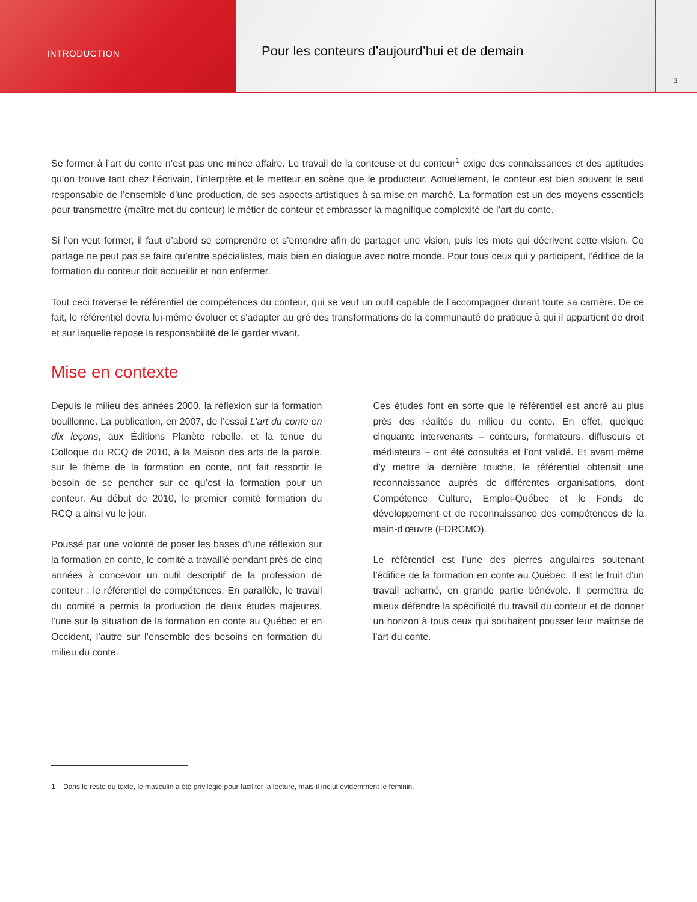INTRODUCTION
Pour les conteurs d’aujourd’hui et de demain
3
Se former à l’art du conte n’est pas une mince affaire. Le travail de la conteuse et du conteur<sup>1</sup> exige des connaissances et des aptitudes qu’on trouve tant chez l’écrivain, l’interprète et le metteur en scène que le producteur. Actuellement, le conteur est bien souvent le seul responsable de l’ensemble d’une production, de ses aspects artistiques à sa mise en marché. La formation est un des moyens essentiels pour transmettre (maître mot du conteur) le métier de conteur et embrasser la magnifique complexité de l’art du conte.
Si l’on veut former, il faut d’abord se comprendre et s’entendre afin de partager une vision, puis les mots qui décrivent cette vision. Ce partage ne peut pas se faire qu’entre spécialistes, mais bien en dialogue avec notre monde. Pour tous ceux qui y participent, l’édifice de la formation du conteur doit accueillir et non enfermer.
Tout ceci traverse le référentiel de compétences du conteur, qui se veut un outil capable de l’accompagner durant toute sa carrière. De ce fait, le référentiel devra lui-même évoluer et s’adapter au gré des transformations de la communauté de pratique à qui il appartient de droit et sur laquelle repose la responsabilité de le garder vivant.
Mise en contexte
Depuis le milieu des années 2000, la réflexion sur la formation bouillonne. La publication, en 2007, de l’essai L’art du conte en dix leçons, aux Éditions Planète rebelle, et la tenue du Colloque du RCQ de 2010, à la Maison des arts de la parole, sur le thème de la formation en conte, ont fait ressortir le besoin de se pencher sur ce qu’est la formation pour un conteur. Au début de 2010, le premier comité formation du RCQ a ainsi vu le jour.
Poussé par une volonté de poser les bases d’une réflexion sur la formation en conte, le comité a travaillé pendant près de cinq années à concevoir un outil descriptif de la profession de conteur : le référentiel de compétences. En parallèle, le travail du comité a permis la production de deux études majeures, l’une sur la situation de la formation en conte au Québec et en Occident, l’autre sur l’ensemble des besoins en formation du milieu du conte.
Ces études font en sorte que le référentiel est ancré au plus près des réalités du milieu du conte. En effet, quelque cinquante intervenants – conteurs, formateurs, diffuseurs et médiateurs – ont été consultés et l’ont validé. Et avant même d’y mettre la dernière touche, le référentiel obtenait une reconnaissance auprès de différentes organisations, dont Compétence Culture, Emploi-Québec et le Fonds de développement et de reconnaissance des compétences de la main-d’œuvre (FDRCMO).
Le référentiel est l’une des pierres angulaires soutenant l’édifice de la formation en conte au Québec. Il est le fruit d’un travail acharné, en grande partie bénévole. Il permettra de mieux défendre la spécificité du travail du conteur et de donner un horizon à tous ceux qui souhaitent pousser leur maîtrise de l’art du conte.
1 Dans le reste du texte, le masculin a été privilégié pour faciliter la lecture, mais il inclut évidemment le féminin.